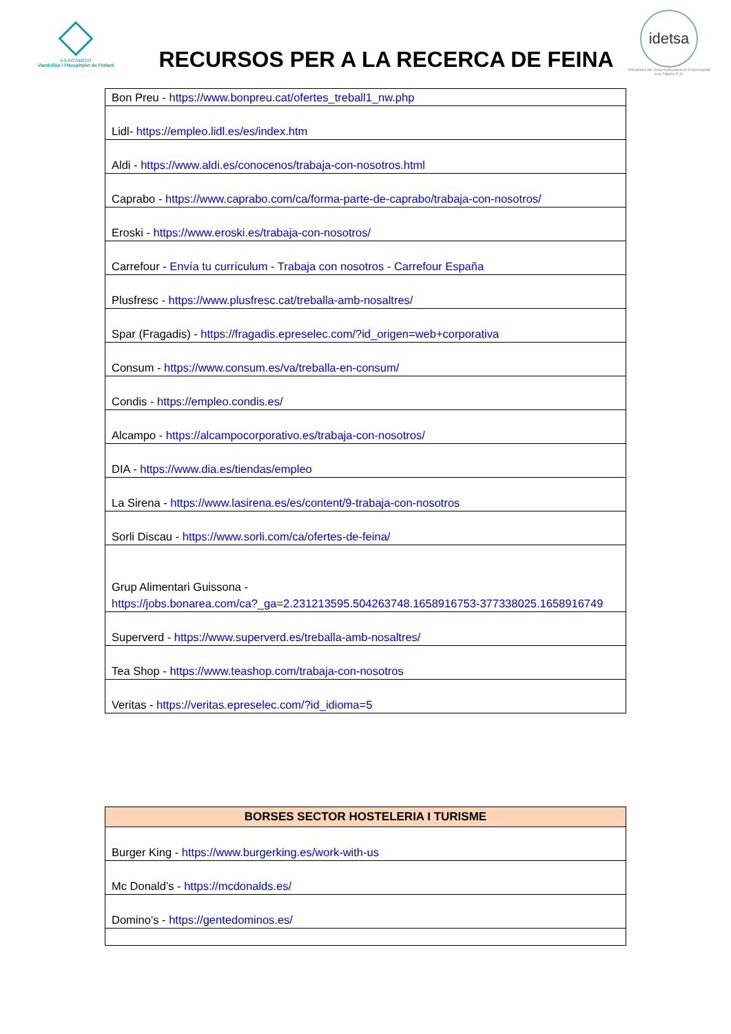AJUNTAMENT
Vandellòs i l'Hospitalet de l'Infant
RECURSOS PER A LA RECERCA DE FEINA
idetsa
Iniciatives de Desenvolupament Empresarial Les Tàpies S.A.
| Bon Preu - https://www.bonpreu.cat/ofertes_treball1_nw.php |
| Lidl- https://empleo.lidl.es/es/index.htm |
| Aldi - https://www.aldi.es/conocenos/trabaja-con-nosotros.html |
| Caprabo - https://www.caprabo.com/ca/forma-parte-de-caprabo/trabaja-con-nosotros/ |
| Eroski - https://www.eroski.es/trabaja-con-nosotros/ |
| Carrefour - Envía tu currículum - Trabaja con nosotros - Carrefour España |
| Plusfresc - https://www.plusfresc.cat/treballa-amb-nosaltres/ |
| Spar (Fragadis) - https://fragadis.epreselec.com/?id_origen=web+corporativa |
| Consum - https://www.consum.es/va/treballa-en-consum/ |
| Condis - https://empleo.condis.es/ |
| Alcampo - https://alcampocorporativo.es/trabaja-con-nosotros/ |
| DIA - https://www.dia.es/tiendas/empleo |
| La Sirena - https://www.lasirena.es/es/content/9-trabaja-con-nosotros |
| Sorli Discau - https://www.sorli.com/ca/ofertes-de-feina/ |
| Grup Alimentari Guissona - https://jobs.bonarea.com/ca?_ga=2.231213595.504263748.1658916753-377338025.1658916749 |
| Superverd - https://www.superverd.es/treballa-amb-nosaltres/ |
| Tea Shop - https://www.teashop.com/trabaja-con-nosotros |
| Veritas - https://veritas.epreselec.com/?id_idioma=5 |
| BORSES SECTOR HOSTELERIA I TURISME |
| --- |
| Burger King - https://www.burgerking.es/work-with-us |
| Mc Donald’s - https://mcdonalds.es/ |
| Domino’s - https://gentedominos.es/ |